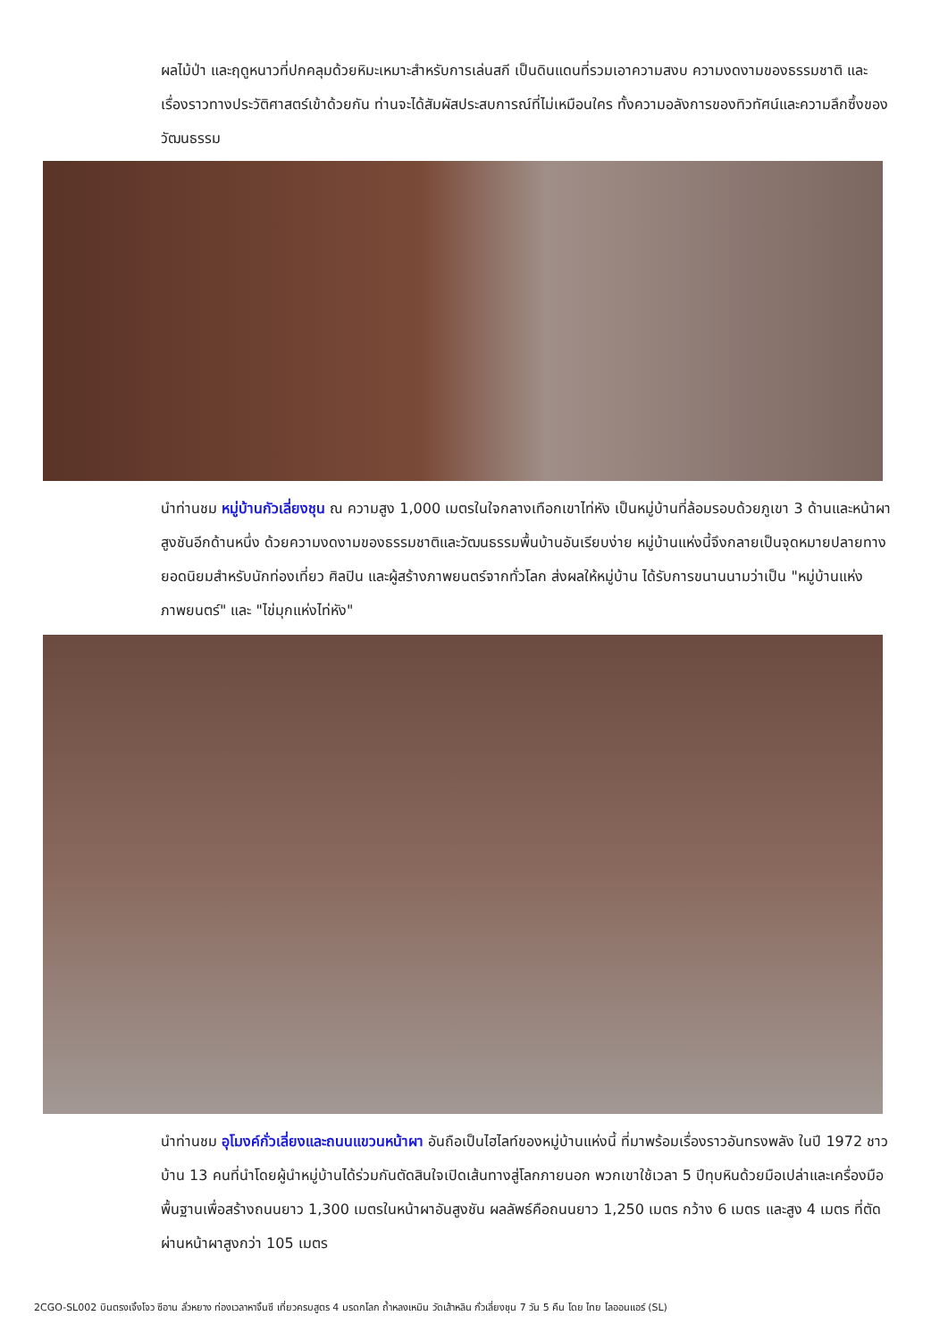ผลไม้ป่า และฤดูหนาวที่ปกคลุมด้วยหิมะเหมาะสำหรับการเล่นสกี เป็นดินแดนที่รวมเอาความสงบ ความงดงามของธรรมชาติ และเรื่องราวทางประวัติศาสตร์เข้าด้วยกัน ท่านจะได้สัมผัสประสบการณ์ที่ไม่เหมือนใคร ทั้งความอลังการของทิวทัศน์และความลึกซึ้งของวัฒนธรรม
นำท่านชม หมู่บ้านกัวเลี่ยงชุน ณ ความสูง 1,000 เมตรในใจกลางเทือกเขาไท่หัง เป็นหมู่บ้านที่ล้อมรอบด้วยภูเขา 3 ด้านและหน้าผาสูงชันอีกด้านหนึ่ง ด้วยความงดงามของธรรมชาติและวัฒนธรรมพื้นบ้านอันเรียบง่าย หมู่บ้านแห่งนี้จึงกลายเป็นจุดหมายปลายทางยอดนิยมสำหรับนักท่องเที่ยว ศิลปิน และผู้สร้างภาพยนตร์จากทั่วโลก ส่งผลให้หมู่บ้าน ได้รับการขนานนามว่าเป็น "หมู่บ้านแห่งภาพยนตร์" และ "ไข่มุกแห่งไท่หัง"
นำท่านชม อุโมงค์กั่วเลี่ยงและถนนแขวนหน้าผา อันถือเป็นไฮไลท์ของหมู่บ้านแห่งนี้ ที่มาพร้อมเรื่องราวอันทรงพลัง ในปี 1972 ชาวบ้าน 13 คนที่นำโดยผู้นำหมู่บ้านได้ร่วมกันตัดสินใจเปิดเส้นทางสู่โลกภายนอก พวกเขาใช้เวลา 5 ปีทุบหินด้วยมือเปล่าและเครื่องมือพื้นฐานเพื่อสร้างถนนยาว 1,300 เมตรในหน้าผาอันสูงชัน ผลลัพธ์คือถนนยาว 1,250 เมตร กว้าง 6 เมตร และสูง 4 เมตร ที่ตัดผ่านหน้าผาสูงกว่า 105 เมตร
2CGO-SL002 บินตรงเจิ้งโจว ซีอาน ลั่วหยาง ท่องเวลาหาจิ้นซี เที่ยวครบสูตร 4 มรดกโลก ถ้ำหลงเหมิน วัดเส้าหลิน กั่วเลี่ยงชุน 7 วัน 5 คืน โดย ไทย ไลออนแอร์ (SL)